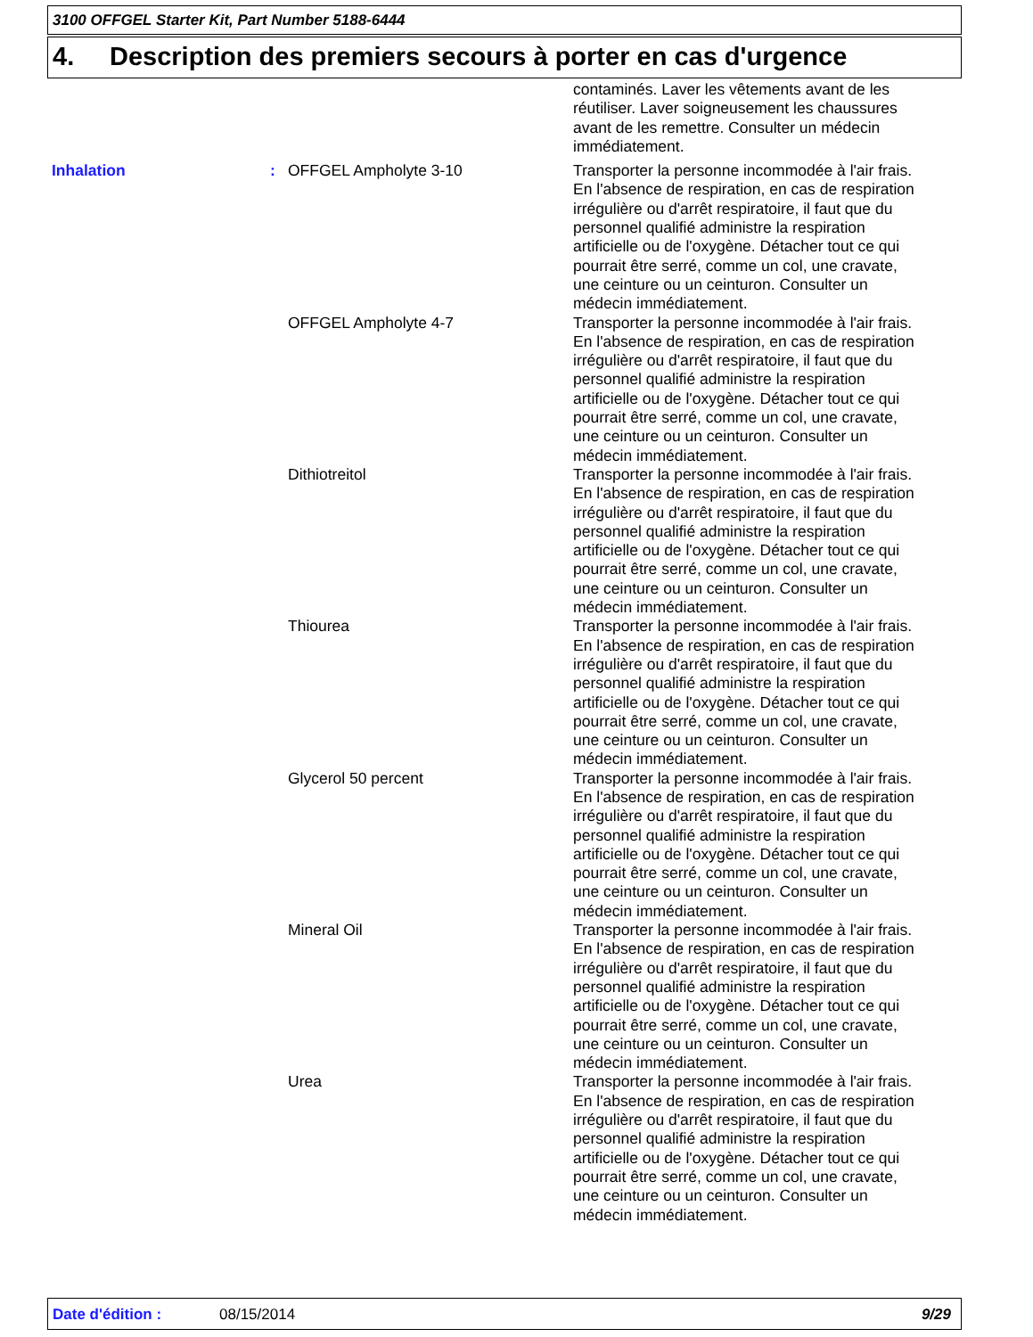3100 OFFGEL Starter Kit, Part Number 5188-6444
4. Description des premiers secours à porter en cas d'urgence
| | | | contaminés. Laver les vêtements avant de les réutiliser. Laver soigneusement les chaussures avant de les remettre. Consulter un médecin immédiatement. |
| Inhalation | : | OFFGEL Ampholyte 3-10 | Transporter la personne incommodée à l'air frais. En l'absence de respiration, en cas de respiration irrégulière ou d'arrêt respiratoire, il faut que du personnel qualifié administre la respiration artificielle ou de l'oxygène. Détacher tout ce qui pourrait être serré, comme un col, une cravate, une ceinture ou un ceinturon. Consulter un médecin immédiatement. |
| | | OFFGEL Ampholyte 4-7 | Transporter la personne incommodée à l'air frais. En l'absence de respiration, en cas de respiration irrégulière ou d'arrêt respiratoire, il faut que du personnel qualifié administre la respiration artificielle ou de l'oxygène. Détacher tout ce qui pourrait être serré, comme un col, une cravate, une ceinture ou un ceinturon. Consulter un médecin immédiatement. |
| | | Dithiotreitol | Transporter la personne incommodée à l'air frais. En l'absence de respiration, en cas de respiration irrégulière ou d'arrêt respiratoire, il faut que du personnel qualifié administre la respiration artificielle ou de l'oxygène. Détacher tout ce qui pourrait être serré, comme un col, une cravate, une ceinture ou un ceinturon. Consulter un médecin immédiatement. |
| | | Thiourea | Transporter la personne incommodée à l'air frais. En l'absence de respiration, en cas de respiration irrégulière ou d'arrêt respiratoire, il faut que du personnel qualifié administre la respiration artificielle ou de l'oxygène. Détacher tout ce qui pourrait être serré, comme un col, une cravate, une ceinture ou un ceinturon. Consulter un médecin immédiatement. |
| | | Glycerol 50 percent | Transporter la personne incommodée à l'air frais. En l'absence de respiration, en cas de respiration irrégulière ou d'arrêt respiratoire, il faut que du personnel qualifié administre la respiration artificielle ou de l'oxygène. Détacher tout ce qui pourrait être serré, comme un col, une cravate, une ceinture ou un ceinturon. Consulter un médecin immédiatement. |
| | | Mineral Oil | Transporter la personne incommodée à l'air frais. En l'absence de respiration, en cas de respiration irrégulière ou d'arrêt respiratoire, il faut que du personnel qualifié administre la respiration artificielle ou de l'oxygène. Détacher tout ce qui pourrait être serré, comme un col, une cravate, une ceinture ou un ceinturon. Consulter un médecin immédiatement. |
| | | Urea | Transporter la personne incommodée à l'air frais. En l'absence de respiration, en cas de respiration irrégulière ou d'arrêt respiratoire, il faut que du personnel qualifié administre la respiration artificielle ou de l'oxygène. Détacher tout ce qui pourrait être serré, comme un col, une cravate, une ceinture ou un ceinturon. Consulter un médecin immédiatement. |
Date d'édition : 08/15/2014 9/29